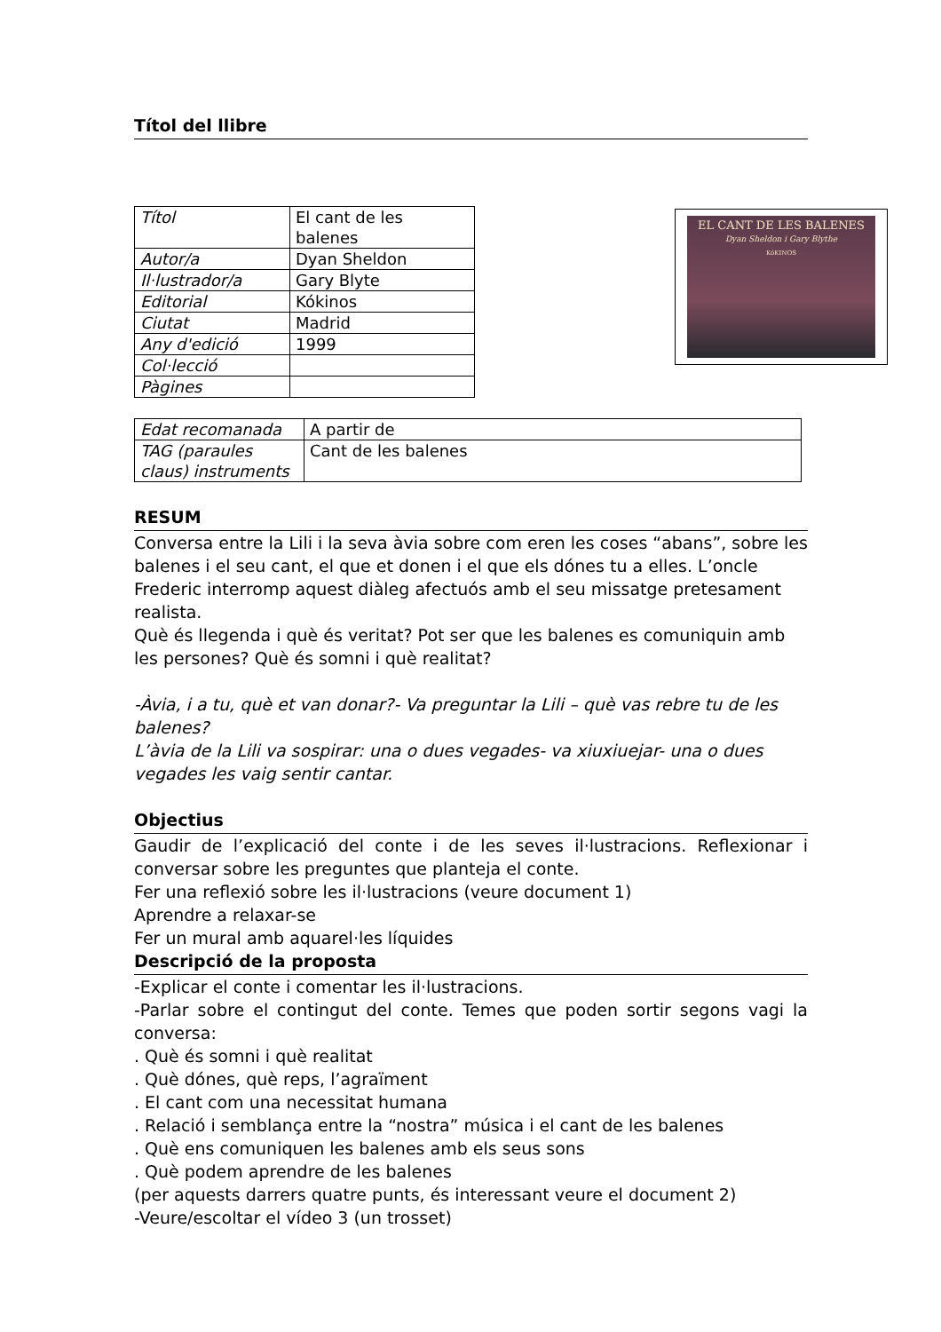Títol del llibre
| Títol | El cant de les balenes |
| Autor/a | Dyan Sheldon |
| Il·lustrador/a | Gary Blyte |
| Editorial | Kókinos |
| Ciutat | Madrid |
| Any d'edició | 1999 |
| Col·lecció | |
| Pàgines | |
EL CANT DE LES BALENES
Dyan Sheldon i Gary Blythe
KóKINOS
| Edat recomanada | A partir de |
| TAG (paraules claus) instruments | Cant de les balenes |
RESUM
Conversa entre la Lili i la seva àvia sobre com eren les coses “abans”, sobre les balenes i el seu cant, el que et donen i el que els dónes tu a elles. L’oncle Frederic interromp aquest diàleg afectuós amb el seu missatge pretesament realista.
Què és llegenda i què és veritat? Pot ser que les balenes es comuniquin amb les persones? Què és somni i què realitat?
-Àvia, i a tu, què et van donar?- Va preguntar la Lili – què vas rebre tu de les balenes?
L’àvia de la Lili va sospirar: una o dues vegades- va xiuxiuejar- una o dues vegades les vaig sentir cantar.
Objectius
Gaudir de l’explicació del conte i de les seves il·lustracions. Reflexionar i conversar sobre les preguntes que planteja el conte.
Fer una reflexió sobre les il·lustracions (veure document 1)
Aprendre a relaxar-se
Fer un mural amb aquarel·les líquides
Descripció de la proposta
-Explicar el conte i comentar les il·lustracions.
-Parlar sobre el contingut del conte. Temes que poden sortir segons vagi la conversa:
. Què és somni i què realitat
. Què dónes, què reps, l’agraïment
. El cant com una necessitat humana
. Relació i semblança entre la “nostra” música i el cant de les balenes
. Què ens comuniquen les balenes amb els seus sons
. Què podem aprendre de les balenes
(per aquests darrers quatre punts, és interessant veure el document 2)
-Veure/escoltar el vídeo 3 (un trosset)